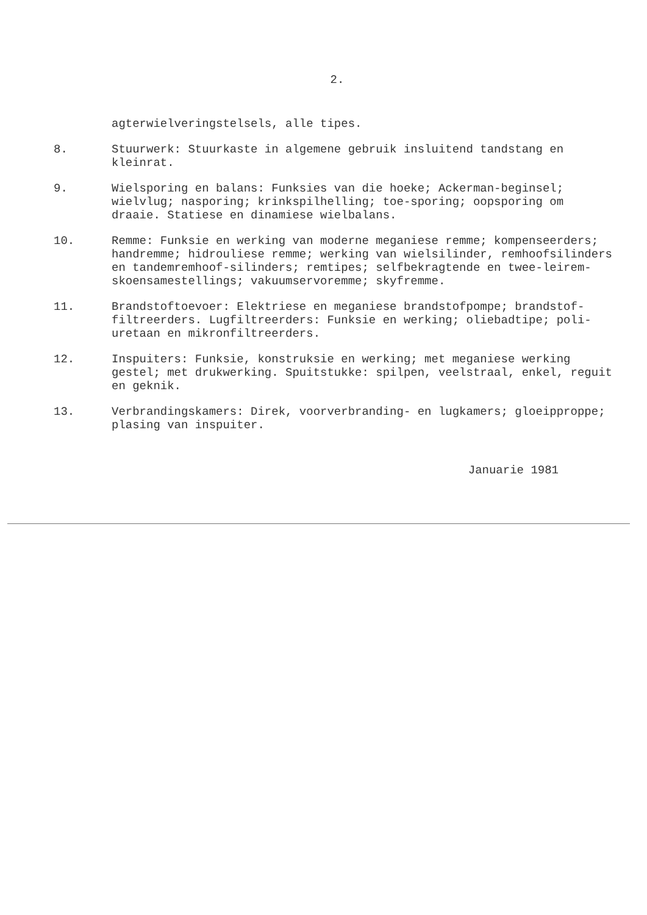2.
agterwielveringstelsels, alle tipes.
8. Stuurwerk: Stuurkaste in algemene gebruik insluitend tandstang en kleinrat.
9. Wielsporing en balans: Funksies van die hoeke; Ackerman-beginsel; wielvlug; nasporing; krinkspilhelling; toe-sporing; oopsporing om draaie. Statiese en dinamiese wielbalans.
10. Remme: Funksie en werking van moderne meganiese remme; kompenseerders; handremme; hidrouliese remme; werking van wielsilinder, remhoofsilinders en tandemremhoof-silinders; remtipes; selfbekragtende en twee-leirem-skoensamestellings; vakuumservoremme; skyfremme.
11. Brandstoftoevoer: Elektriese en meganiese brandstofpompe; brandstof-filtreerders. Lugfiltreerders: Funksie en werking; oliebadtipe; poli-uretaan en mikronfiltreerders.
12. Inspuiters: Funksie, konstruksie en werking; met meganiese werking gestel; met drukwerking. Spuitstukke: spilpen, veelstraal, enkel, reguit en geknik.
13. Verbrandingskamers: Direk, voorverbranding- en lugkamers; gloeipproppe; plasing van inspuiter.
Januarie 1981